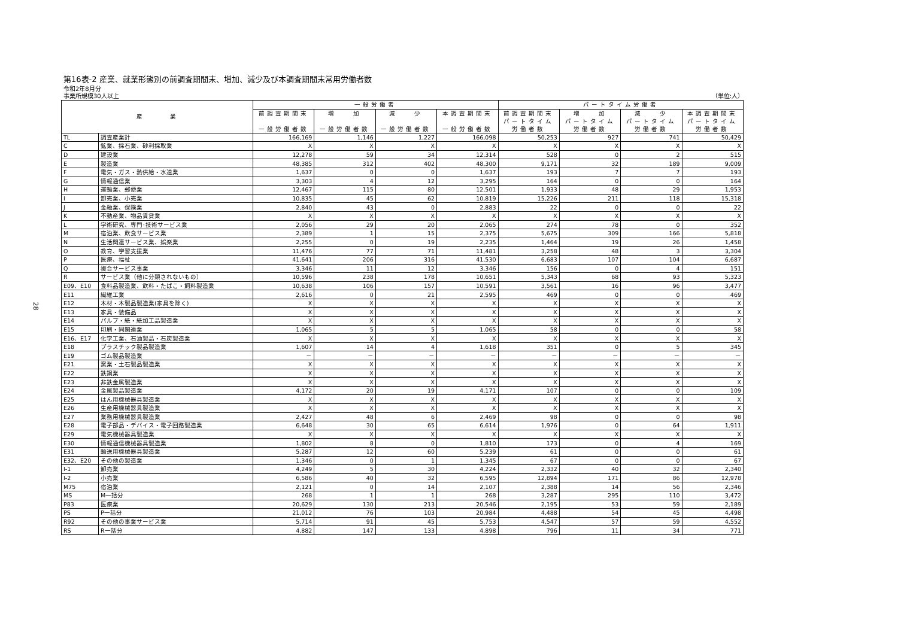28
第16表-2 産業、就業形態別の前調査期間末、増加、減少及び本調査期間末常用労働者数
令和2年8月分
事業所規模30人以上 （単位:人）
| 産 業 | | 一般労働者 | | | | パートタイム労働者 | | | |
| --- | --- | --- | --- | --- | --- | --- | --- | --- | --- |
| | | 前調査期間末 一般労働者数 | 増 加 一般労働者数 | 減 少 一般労働者数 | 本調査期間末 一般労働者数 | 前調査期間末 パートタイム 労働者数 | 増 加 パートタイム 労働者数 | 減 少 パートタイム 労働者数 | 本調査期間末 パートタイム 労働者数 |
| TL | 調査産業計 | 166,169 | 1,146 | 1,227 | 166,098 | 50,253 | 927 | 741 | 50,429 |
| C | 鉱業、採石業、砂利採取業 | X | X | X | X | X | X | X | X |
| D | 建設業 | 12,278 | 59 | 34 | 12,314 | 528 | 0 | 2 | 515 |
| E | 製造業 | 48,385 | 312 | 402 | 48,300 | 9,171 | 32 | 189 | 9,009 |
| F | 電気・ガス・熱供給・水道業 | 1,637 | 0 | 0 | 1,637 | 193 | 7 | 7 | 193 |
| G | 情報通信業 | 3,303 | 4 | 12 | 3,295 | 164 | 0 | 0 | 164 |
| H | 運輸業、郵便業 | 12,467 | 115 | 80 | 12,501 | 1,933 | 48 | 29 | 1,953 |
| I | 卸売業、小売業 | 10,835 | 45 | 62 | 10,819 | 15,226 | 211 | 118 | 15,318 |
| J | 金融業、保険業 | 2,840 | 43 | 0 | 2,883 | 22 | 0 | 0 | 22 |
| K | 不動産業、物品賃貸業 | X | X | X | X | X | X | X | X |
| L | 学術研究、専門･技術サービス業 | 2,056 | 29 | 20 | 2,065 | 274 | 78 | 0 | 352 |
| M | 宿泊業、飲食サービス業 | 2,389 | 1 | 15 | 2,375 | 5,675 | 309 | 166 | 5,818 |
| N | 生活関連サービス業、娯楽業 | 2,255 | 0 | 19 | 2,235 | 1,464 | 19 | 26 | 1,458 |
| O | 教育、学習支援業 | 11,476 | 77 | 71 | 11,481 | 3,258 | 48 | 3 | 3,304 |
| P | 医療、福祉 | 41,641 | 206 | 316 | 41,530 | 6,683 | 107 | 104 | 6,687 |
| Q | 複合サービス事業 | 3,346 | 11 | 12 | 3,346 | 156 | 0 | 4 | 151 |
| R | サービス業（他に分類されないもの） | 10,596 | 238 | 178 | 10,651 | 5,343 | 68 | 93 | 5,323 |
| E09、E10 | 食料品製造業、飲料・たばこ・飼料製造業 | 10,638 | 106 | 157 | 10,591 | 3,561 | 16 | 96 | 3,477 |
| E11 | 繊維工業 | 2,616 | 0 | 21 | 2,595 | 469 | 0 | 0 | 469 |
| E12 | 木材・木製品製造業(家具を除く) | X | X | X | X | X | X | X | X |
| E13 | 家具・装備品 | X | X | X | X | X | X | X | X |
| E14 | パルプ・紙・紙加工品製造業 | X | X | X | X | X | X | X | X |
| E15 | 印刷・同関連業 | 1,065 | 5 | 5 | 1,065 | 58 | 0 | 0 | 58 |
| E16、E17 | 化学工業、石油製品・石炭製造業 | X | X | X | X | X | X | X | X |
| E18 | プラスチック製品製造業 | 1,607 | 14 | 4 | 1,618 | 351 | 0 | 5 | 345 |
| E19 | ゴム製品製造業 | － | － | － | － | － | － | － | － |
| E21 | 窯業・土石製品製造業 | X | X | X | X | X | X | X | X |
| E22 | 鉄鋼業 | X | X | X | X | X | X | X | X |
| E23 | 非鉄金属製造業 | X | X | X | X | X | X | X | X |
| E24 | 金属製品製造業 | 4,172 | 20 | 19 | 4,171 | 107 | 0 | 0 | 109 |
| E25 | はん用機械器具製造業 | X | X | X | X | X | X | X | X |
| E26 | 生産用機械器具製造業 | X | X | X | X | X | X | X | X |
| E27 | 業務用機械器具製造業 | 2,427 | 48 | 6 | 2,469 | 98 | 0 | 0 | 98 |
| E28 | 電子部品・デバイス・電子回路製造業 | 6,648 | 30 | 65 | 6,614 | 1,976 | 0 | 64 | 1,911 |
| E29 | 電気機械器具製造業 | X | X | X | X | X | X | X | X |
| E30 | 情報通信機械器具製造業 | 1,802 | 8 | 0 | 1,810 | 173 | 0 | 4 | 169 |
| E31 | 輸送用機械器具製造業 | 5,287 | 12 | 60 | 5,239 | 61 | 0 | 0 | 61 |
| E32、E20 | その他の製造業 | 1,346 | 0 | 1 | 1,345 | 67 | 0 | 0 | 67 |
| I-1 | 卸売業 | 4,249 | 5 | 30 | 4,224 | 2,332 | 40 | 32 | 2,340 |
| I-2 | 小売業 | 6,586 | 40 | 32 | 6,595 | 12,894 | 171 | 86 | 12,978 |
| M75 | 宿泊業 | 2,121 | 0 | 14 | 2,107 | 2,388 | 14 | 56 | 2,346 |
| MS | M一括分 | 268 | 1 | 1 | 268 | 3,287 | 295 | 110 | 3,472 |
| P83 | 医療業 | 20,629 | 130 | 213 | 20,546 | 2,195 | 53 | 59 | 2,189 |
| PS | P一括分 | 21,012 | 76 | 103 | 20,984 | 4,488 | 54 | 45 | 4,498 |
| R92 | その他の事業サービス業 | 5,714 | 91 | 45 | 5,753 | 4,547 | 57 | 59 | 4,552 |
| RS | R一括分 | 4,882 | 147 | 133 | 4,898 | 796 | 11 | 34 | 771 |